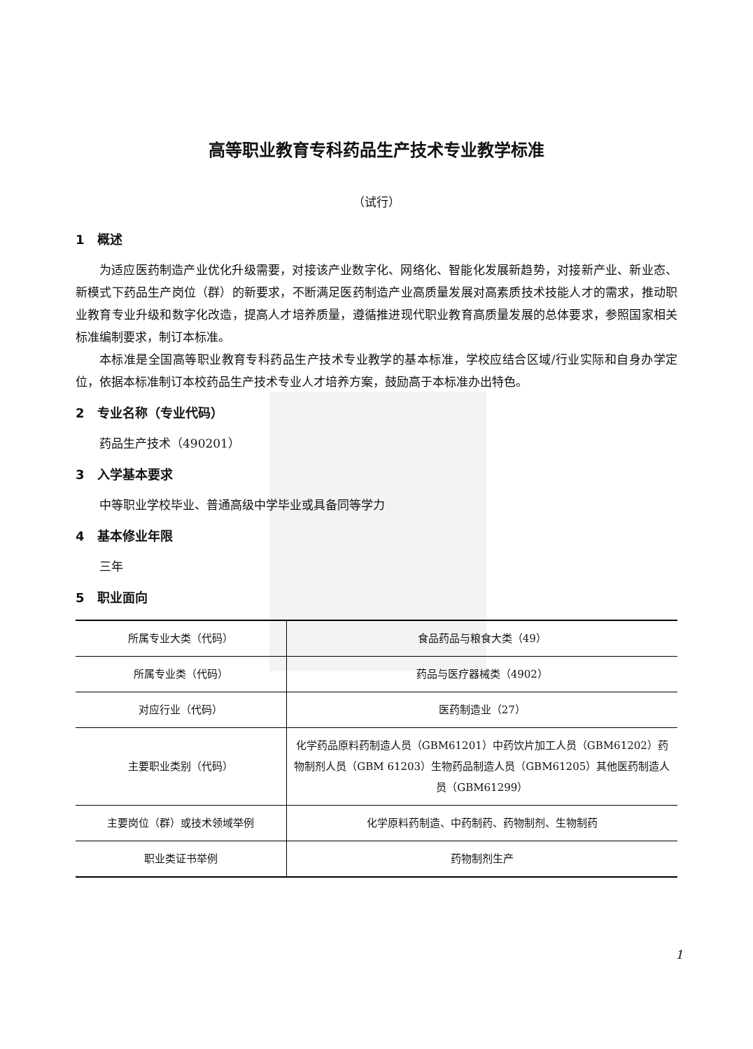高等职业教育专科药品生产技术专业教学标准
（试行）
1　概述
为适应医药制造产业优化升级需要，对接该产业数字化、网络化、智能化发展新趋势，对接新产业、新业态、新模式下药品生产岗位（群）的新要求，不断满足医药制造产业高质量发展对高素质技术技能人才的需求，推动职业教育专业升级和数字化改造，提高人才培养质量，遵循推进现代职业教育高质量发展的总体要求，参照国家相关标准编制要求，制订本标准。
本标准是全国高等职业教育专科药品生产技术专业教学的基本标准，学校应结合区域/行业实际和自身办学定位，依据本标准制订本校药品生产技术专业人才培养方案，鼓励高于本标准办出特色。
2　专业名称（专业代码）
药品生产技术（490201）
3　入学基本要求
中等职业学校毕业、普通高级中学毕业或具备同等学力
4　基本修业年限
三年
5　职业面向
| 所属专业大类（代码） | 食品药品与粮食大类（49） |
| 所属专业类（代码） | 药品与医疗器械类（4902） |
| 对应行业（代码） | 医药制造业（27） |
| 主要职业类别（代码） | 化学药品原料药制造人员（GBM61201）中药饮片加工人员（GBM61202）药物制剂人员（GBM 61203）生物药品制造人员（GBM61205）其他医药制造人员（GBM61299） |
| 主要岗位（群）或技术领域举例 | 化学原料药制造、中药制药、药物制剂、生物制药 |
| 职业类证书举例 | 药物制剂生产 |
1